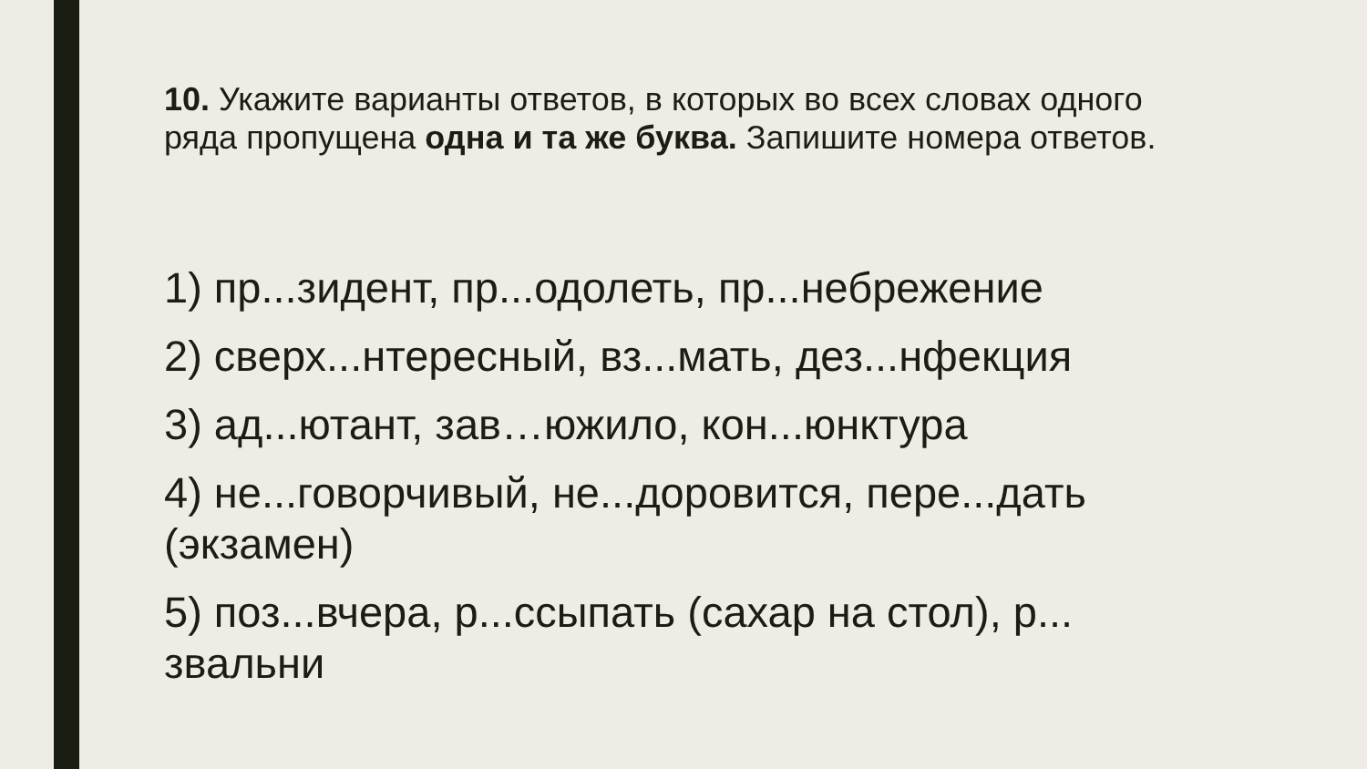10. Укажите варианты ответов, в которых во всех словах одного ряда пропущена одна и та же буква. Запишите номера ответов.
1) пр...зидент, пр...одолеть, пр...небрежение
2) сверх...нтересный, вз...мать, дез...нфекция
3) ад...ютант, зав…южило, кон...юнктура
4) не...говорчивый, не...доровится, пере...дать (экзамен)
5) поз...вчера, р...ссыпать (сахар на стол), р... звальни